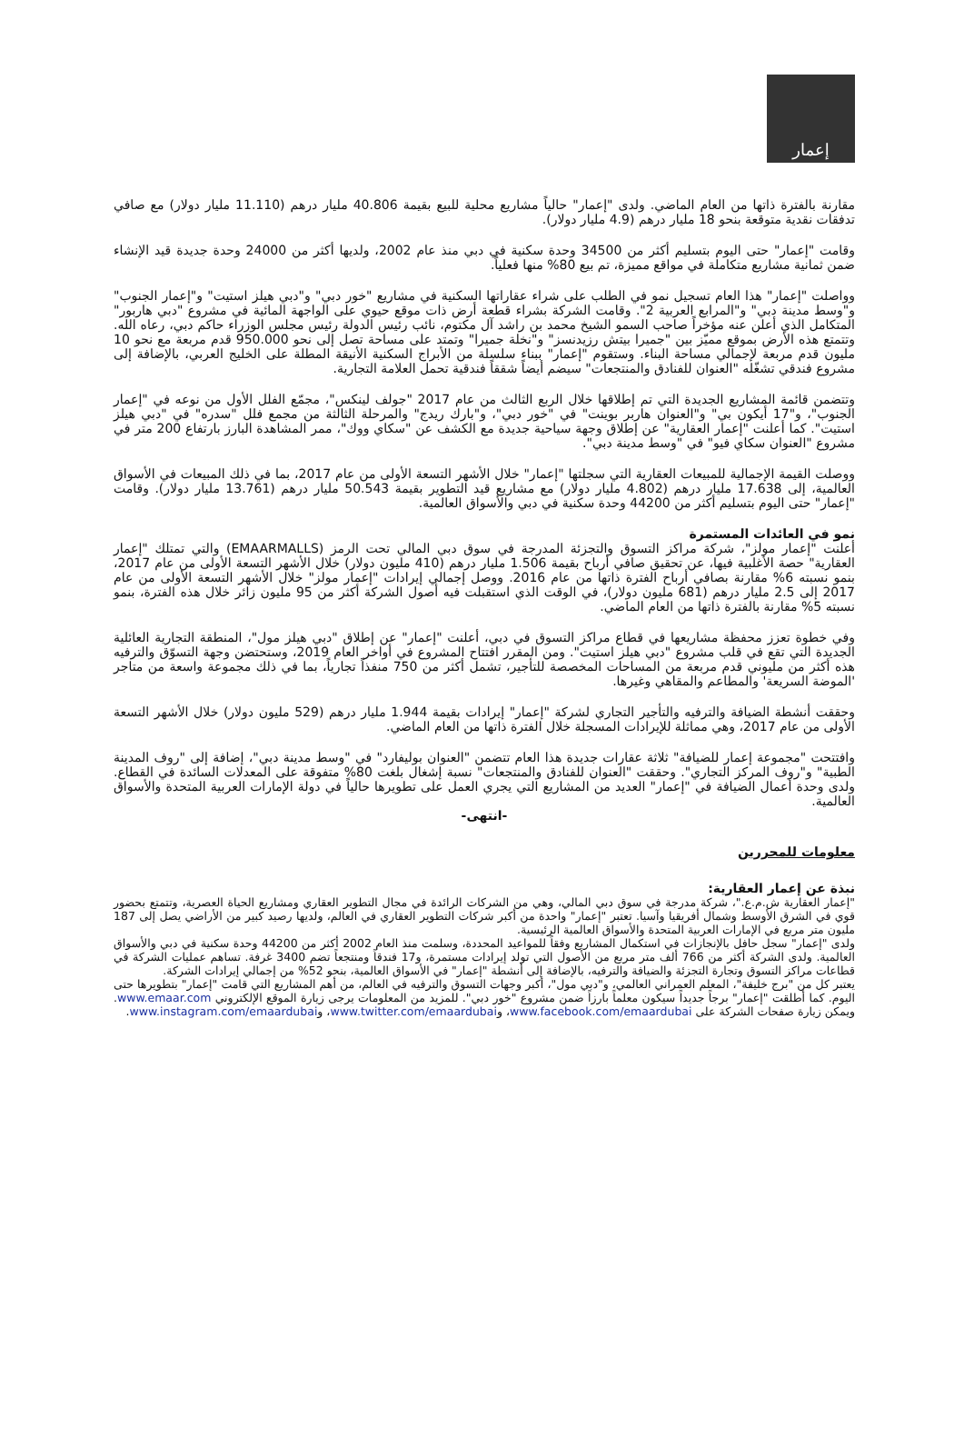إعمار
مقارنة بالفترة ذاتها من العام الماضي. ولدى "إعمار" حالياً مشاريع محلية للبيع بقيمة 40.806 مليار درهم (11.110 مليار دولار) مع صافي تدفقات نقدية متوقعة بنحو 18 مليار درهم (4.9 مليار دولار).
وقامت "إعمار" حتى اليوم بتسليم أكثر من 34500 وحدة سكنية في دبي منذ عام 2002، ولديها أكثر من 24000 وحدة جديدة قيد الإنشاء ضمن ثمانية مشاريع متكاملة في مواقع مميزة، تم بيع 80% منها فعلياً.
وواصلت "إعمار" هذا العام تسجيل نمو في الطلب على شراء عقاراتها السكنية في مشاريع "خور دبي" و"دبي هيلز استيت" و"إعمار الجنوب" و"وسط مدينة دبي" و"المرابع العربية 2". وقامت الشركة بشراء قطعة أرض ذات موقع حيوي على الواجهة المائية في مشروع "دبي هاربور" المتكامل الذي أعلن عنه مؤخراً صاحب السمو الشيخ محمد بن راشد آل مكتوم، نائب رئيس الدولة رئيس مجلس الوزراء حاكم دبي، رعاه الله. وتتمتع هذه الأرض بموقع مميّز بين "جميرا بيتش رزيدنسز" و"نخلة جميرا" وتمتد على مساحة تصل إلى نحو 950.000 قدم مربعة مع نحو 10 مليون قدم مربعة لإجمالي مساحة البناء. وستقوم "إعمار" ببناء سلسلة من الأبراج السكنية الأنيقة المطلة على الخليج العربي، بالإضافة إلى مشروع فندقي تشغّله "العنوان للفنادق والمنتجعات" سيضم أيضاً شققاً فندقية تحمل العلامة التجارية.
وتتضمن قائمة المشاريع الجديدة التي تم إطلاقها خلال الربع الثالث من عام 2017 "جولف لينكس"، مجمّع الفلل الأول من نوعه في "إعمار الجنوب"، و"17 أيكون بي" و"العنوان هاربر بوينت" في "خور دبي"، و"بارك ريدج" والمرحلة الثالثة من مجمع فلل "سدره" في "دبي هيلز استيت". كما أعلنت "إعمار العقارية" عن إطلاق وجهة سياحية جديدة مع الكشف عن "سكاي ووك"، ممر المشاهدة البارز بارتفاع 200 متر في مشروع "العنوان سكاي فيو" في "وسط مدينة دبي".
ووصلت القيمة الإجمالية للمبيعات العقارية التي سجلتها "إعمار" خلال الأشهر التسعة الأولى من عام 2017، بما في ذلك المبيعات في الأسواق العالمية، إلى 17.638 مليار درهم (4.802 مليار دولار) مع مشاريع قيد التطوير بقيمة 50.543 مليار درهم (13.761 مليار دولار). وقامت "إعمار" حتى اليوم بتسليم أكثر من 44200 وحدة سكنية في دبي والأسواق العالمية.
نمو في العائدات المستمرة
أعلنت "إعمار مولز"، شركة مراكز التسوق والتجزئة المدرجة في سوق دبي المالي تحت الرمز (EMAARMALLS) والتي تمتلك "إعمار العقارية" حصة الأغلبية فيها، عن تحقيق صافي أرباح بقيمة 1.506 مليار درهم (410 مليون دولار) خلال الأشهر التسعة الأولى من عام 2017، بنمو نسبته 6% مقارنة بصافي أرباح الفترة ذاتها من عام 2016. ووصل إجمالي إيرادات "إعمار مولز" خلال الأشهر التسعة الأولى من عام 2017 إلى 2.5 مليار درهم (681 مليون دولار)، في الوقت الذي استقبلت فيه أصول الشركة أكثر من 95 مليون زائر خلال هذه الفترة، بنمو نسبته 5% مقارنة بالفترة ذاتها من العام الماضي.
وفي خطوة تعزز محفظة مشاريعها في قطاع مراكز التسوق في دبي، أعلنت "إعمار" عن إطلاق "دبي هيلز مول"، المنطقة التجارية العائلية الجديدة التي تقع في قلب مشروع "دبي هيلز استيت". ومن المقرر افتتاح المشروع في أواخر العام 2019، وستحتضن وجهة التسوّق والترفيه هذه أكثر من مليوني قدم مربعة من المساحات المخصصة للتأجير، تشمل أكثر من 750 منفذاً تجارياً، بما في ذلك مجموعة واسعة من متاجر 'الموضة السريعة' والمطاعم والمقاهي وغيرها.
وحققت أنشطة الضيافة والترفيه والتأجير التجاري لشركة "إعمار" إيرادات بقيمة 1.944 مليار درهم (529 مليون دولار) خلال الأشهر التسعة الأولى من عام 2017، وهي مماثلة للإيرادات المسجلة خلال الفترة ذاتها من العام الماضي.
وافتتحت "مجموعة إعمار للضيافة" ثلاثة عقارات جديدة هذا العام تتضمن "العنوان بوليفارد" في "وسط مدينة دبي"، إضافة إلى "روف المدينة الطبية" و"روف المركز التجاري". وحققت "العنوان للفنادق والمنتجعات" نسبة إشغال بلغت 80% متفوقة على المعدلات السائدة في القطاع. ولدى وحدة أعمال الضيافة في "إعمار" العديد من المشاريع التي يجري العمل على تطويرها حالياً في دولة الإمارات العربية المتحدة والأسواق العالمية.
-انتهى-
معلومات للمحررين
نبذة عن إعمار العقارية:
"إعمار العقارية ش.م.ع."، شركة مدرجة في سوق دبي المالي، وهي من الشركات الرائدة في مجال التطوير العقاري ومشاريع الحياة العصرية، وتتمتع بحضور قوي في الشرق الأوسط وشمال أفريقيا وآسيا. تعتبر "إعمار" واحدة من أكبر شركات التطوير العقاري في العالم، ولديها رصيد كبير من الأراضي يصل إلى 187 مليون متر مربع في الإمارات العربية المتحدة والأسواق العالمية الرئيسية.
ولدى "إعمار" سجل حافل بالإنجازات في استكمال المشاريع وفقاً للمواعيد المحددة، وسلمت منذ العام 2002 أكثر من 44200 وحدة سكنية في دبي والأسواق العالمية. ولدى الشركة أكثر من 766 ألف متر مربع من الأصول التي تولد إيرادات مستمرة، و17 فندقاً ومنتجعاً تضم 3400 غرفة. تساهم عمليات الشركة في قطاعات مراكز التسوق وتجارة التجزئة والضيافة والترفيه، بالإضافة إلى أنشطة "إعمار" في الأسواق العالمية، بنحو 52% من إجمالي إيرادات الشركة.
يعتبر كل من "برج خليفة"، المعلم العمراني العالمي، و"دبي مول"، أكبر وجهات التسوق والترفيه في العالم، من أهم المشاريع التي قامت "إعمار" بتطويرها حتى اليوم. كما أطلقت "إعمار" برجاً جديداً سيكون معلماً بارزاً ضمن مشروع "خور دبي". للمزيد من المعلومات يرجى زيارة الموقع الإلكتروني www.emaar.com. ويمكن زيارة صفحات الشركة على www.facebook.com/emaardubai، وwww.twitter.com/emaardubai، وwww.instagram.com/emaardubai.